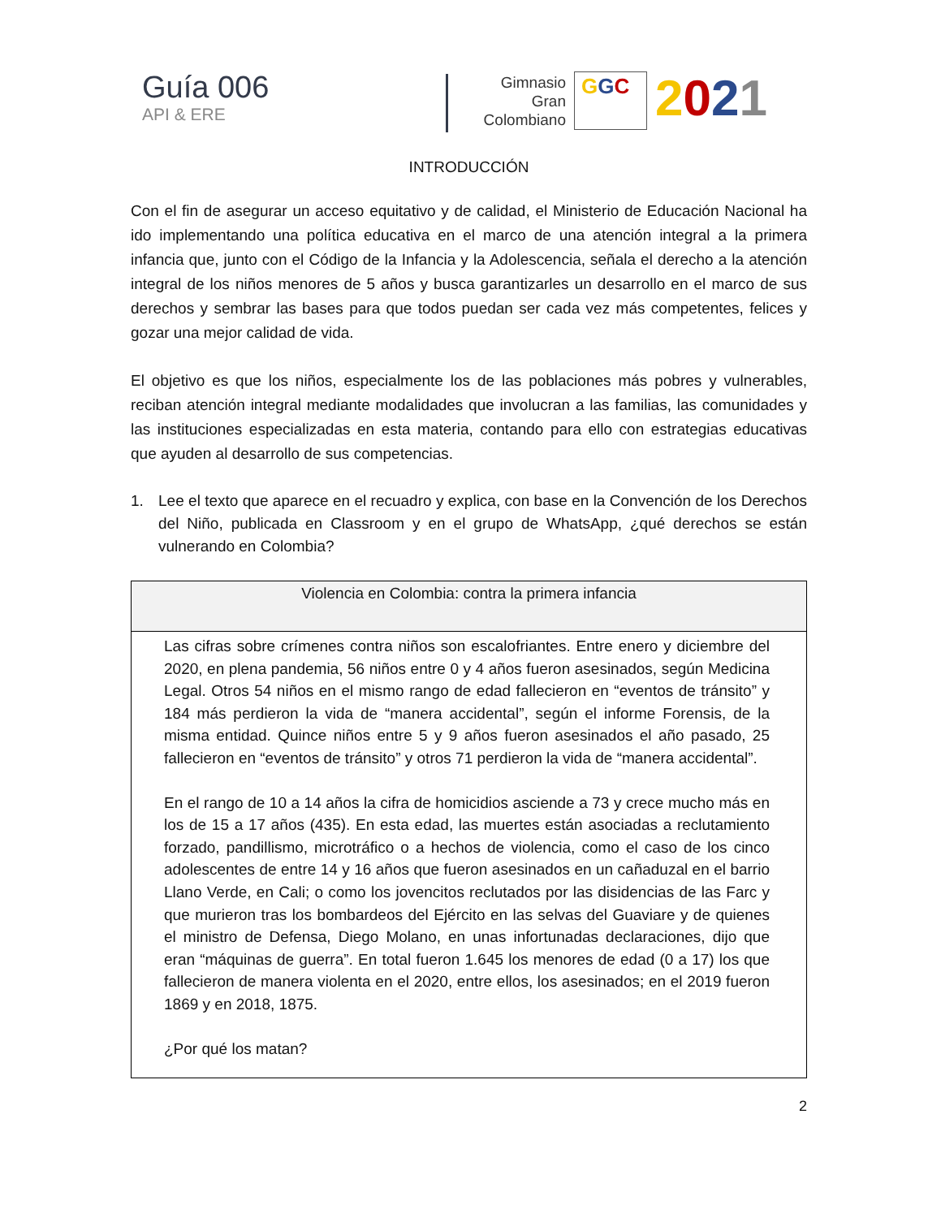Guía 006
API & ERE
Gimnasio
Gran
Colombiano
GGC
2021
INTRODUCCIÓN
Con el fin de asegurar un acceso equitativo y de calidad, el Ministerio de Educación Nacional ha ido implementando una política educativa en el marco de una atención integral a la primera infancia que, junto con el Código de la Infancia y la Adolescencia, señala el derecho a la atención integral de los niños menores de 5 años y busca garantizarles un desarrollo en el marco de sus derechos y sembrar las bases para que todos puedan ser cada vez más competentes, felices y gozar una mejor calidad de vida.
El objetivo es que los niños, especialmente los de las poblaciones más pobres y vulnerables, reciban atención integral mediante modalidades que involucran a las familias, las comunidades y las instituciones especializadas en esta materia, contando para ello con estrategias educativas que ayuden al desarrollo de sus competencias.
1. Lee el texto que aparece en el recuadro y explica, con base en la Convención de los Derechos del Niño, publicada en Classroom y en el grupo de WhatsApp, ¿qué derechos se están vulnerando en Colombia?
| Violencia en Colombia: contra la primera infancia |
| --- |
| Las cifras sobre crímenes contra niños son escalofriantes. Entre enero y diciembre del 2020, en plena pandemia, 56 niños entre 0 y 4 años fueron asesinados, según Medicina Legal. Otros 54 niños en el mismo rango de edad fallecieron en “eventos de tránsito” y 184 más perdieron la vida de “manera accidental”, según el informe Forensis, de la misma entidad. Quince niños entre 5 y 9 años fueron asesinados el año pasado, 25 fallecieron en “eventos de tránsito” y otros 71 perdieron la vida de “manera accidental”. En el rango de 10 a 14 años la cifra de homicidios asciende a 73 y crece mucho más en los de 15 a 17 años (435). En esta edad, las muertes están asociadas a reclutamiento forzado, pandillismo, microtráfico o a hechos de violencia, como el caso de los cinco adolescentes de entre 14 y 16 años que fueron asesinados en un cañaduzal en el barrio Llano Verde, en Cali; o como los jovencitos reclutados por las disidencias de las Farc y que murieron tras los bombardeos del Ejército en las selvas del Guaviare y de quienes el ministro de Defensa, Diego Molano, en unas infortunadas declaraciones, dijo que eran “máquinas de guerra”. En total fueron 1.645 los menores de edad (0 a 17) los que fallecieron de manera violenta en el 2020, entre ellos, los asesinados; en el 2019 fueron 1869 y en 2018, 1875. ¿Por qué los matan? |
2